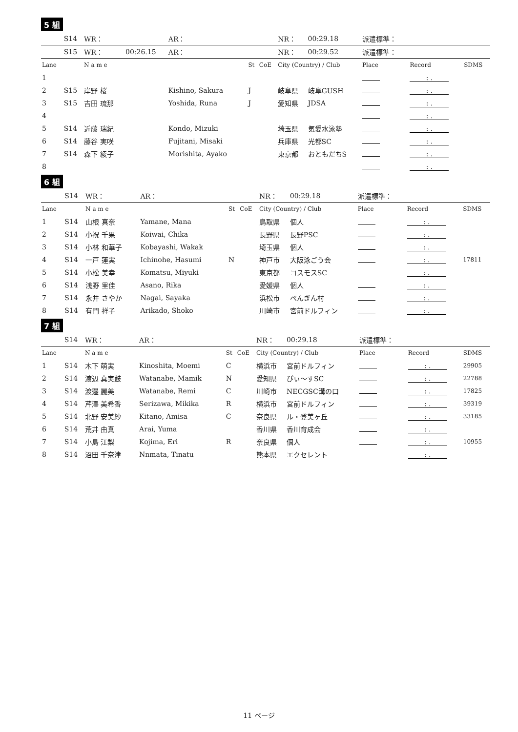5 組
| | S14 | WR： | | AR： | | | NR： | 00:29.18 | 派遣標準： | | |
| | S15 | WR： | 00:26.15 | AR： | | | NR： | 00:29.52 | 派遣標準： | | |
| Lane | | N a m e | | | St | CoE | City (Country) / Club | | Place | Record | SDMS |
| 1 | | | | | | | | | | : . | |
| 2 | S15 | 岸野 桜 | | Kishino, Sakura | J | | 岐阜県 | 岐阜GUSH | | : . | |
| 3 | S15 | 吉田 琉那 | | Yoshida, Runa | J | | 愛知県 | JDSA | | : . | |
| 4 | | | | | | | | | | : . | |
| 5 | S14 | 近藤 瑞紀 | | Kondo, Mizuki | | | 埼玉県 | 気愛水泳塾 | | : . | |
| 6 | S14 | 藤谷 実咲 | | Fujitani, Misaki | | | 兵庫県 | 光都SC | | : . | |
| 7 | S14 | 森下 綾子 | | Morishita, Ayako | | | 東京都 | おともだちS | | : . | |
| 8 | | | | | | | | | | : . | |
6 組
| | S14 | WR： | | AR： | | | NR： | 00:29.18 | 派遣標準： | | |
| Lane | | N a m e | | | St | CoE | City (Country) / Club | | Place | Record | SDMS |
| 1 | S14 | 山根 真奈 | | Yamane, Mana | | | 鳥取県 | 個人 | | : . | |
| 2 | S14 | 小祝 千果 | | Koiwai, Chika | | | 長野県 | 長野PSC | | : . | |
| 3 | S14 | 小林 和華子 | | Kobayashi, Wakak | | | 埼玉県 | 個人 | | : . | |
| 4 | S14 | 一戸 蓮実 | | Ichinohe, Hasumi | N | | 神戸市 | 大阪泳ごう会 | | : . | 17811 |
| 5 | S14 | 小松 美幸 | | Komatsu, Miyuki | | | 東京都 | コスモスSC | | : . | |
| 6 | S14 | 浅野 里佳 | | Asano, Rika | | | 愛媛県 | 個人 | | : . | |
| 7 | S14 | 永井 さやか | | Nagai, Sayaka | | | 浜松市 | ぺんぎん村 | | : . | |
| 8 | S14 | 有門 祥子 | | Arikado, Shoko | | | 川崎市 | 宮前ドルフィン | | : . | |
7 組
| | S14 | WR： | | AR： | | | NR： | 00:29.18 | 派遣標準： | | |
| Lane | | N a m e | | | St | CoE | City (Country) / Club | | Place | Record | SDMS |
| 1 | S14 | 木下 萌実 | | Kinoshita, Moemi | C | | 横浜市 | 宮前ドルフィン | | : . | 29905 |
| 2 | S14 | 渡辺 真実鼓 | | Watanabe, Mamik | N | | 愛知県 | ぴぃ〜すSC | | : . | 22788 |
| 3 | S14 | 渡邉 麗美 | | Watanabe, Remi | C | | 川崎市 | NECGSC溝の口 | | : . | 17825 |
| 4 | S14 | 芹澤 美希香 | | Serizawa, Mikika | R | | 横浜市 | 宮前ドルフィン | | : . | 39319 |
| 5 | S14 | 北野 安美紗 | | Kitano, Amisa | C | | 奈良県 | ル・登美ヶ丘 | | : . | 33185 |
| 6 | S14 | 荒井 由真 | | Arai, Yuma | | | 香川県 | 香川育成会 | | : . | |
| 7 | S14 | 小島 江梨 | | Kojima, Eri | R | | 奈良県 | 個人 | | : . | 10955 |
| 8 | S14 | 沼田 千奈津 | | Nnmata, Tinatu | | | 熊本県 | エクセレント | | : . | |
11 ページ